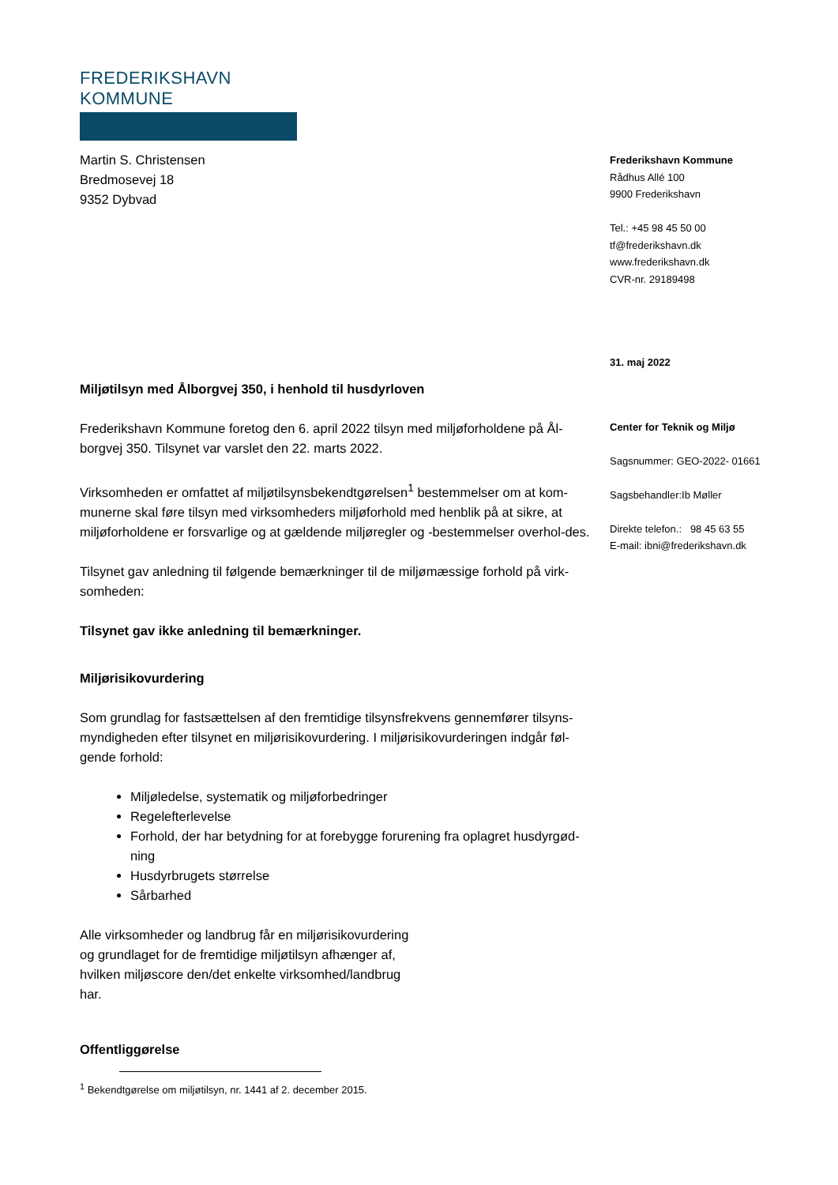FREDERIKSHAVN KOMMUNE
Martin S. Christensen
Bredmosevej 18
9352 Dybvad
Miljøtilsyn med Ålborgvej 350, i henhold til husdyrloven
Frederikshavn Kommune foretog den 6. april 2022 tilsyn med miljøforholdene på Ål-borgvej 350. Tilsynet var varslet den 22. marts 2022.
Virksomheden er omfattet af miljøtilsynsbekendtgørelsen<sup>1</sup> bestemmelser om at kom-munerne skal føre tilsyn med virksomheders miljøforhold med henblik på at sikre, at miljøforholdene er forsvarlige og at gældende miljøregler og -bestemmelser overhol-des.
Tilsynet gav anledning til følgende bemærkninger til de miljømæssige forhold på virk-somheden:
Tilsynet gav ikke anledning til bemærkninger.
Miljørisikovurdering
Som grundlag for fastsættelsen af den fremtidige tilsynsfrekvens gennemfører tilsyns-myndigheden efter tilsynet en miljørisikovurdering. I miljørisikovurderingen indgår føl-gende forhold:
Miljøledelse, systematik og miljøforbedringer
Regelefterlevelse
Forhold, der har betydning for at forebygge forurening fra oplagret husdyrgød-ning
Husdyrbrugets størrelse
Sårbarhed
Alle virksomheder og landbrug får en miljørisikovurdering og grundlaget for de fremtidige miljøtilsyn afhænger af, hvilken miljøscore den/det enkelte virksomhed/landbrug har.
Offentliggørelse
Frederikshavn Kommune
Rådhus Allé 100
9900 Frederikshavn
Tel.: +45 98 45 50 00
tf@frederikshavn.dk
www.frederikshavn.dk
CVR-nr. 29189498
31. maj 2022
Center for Teknik og Miljø
Sagsnummer: GEO-2022- 01661
Sagsbehandler:Ib Møller
Direkte telefon.: 98 45 63 55
E-mail: ibni@frederikshavn.dk
<sup>1</sup> Bekendtgørelse om miljøtilsyn, nr. 1441 af 2. december 2015.